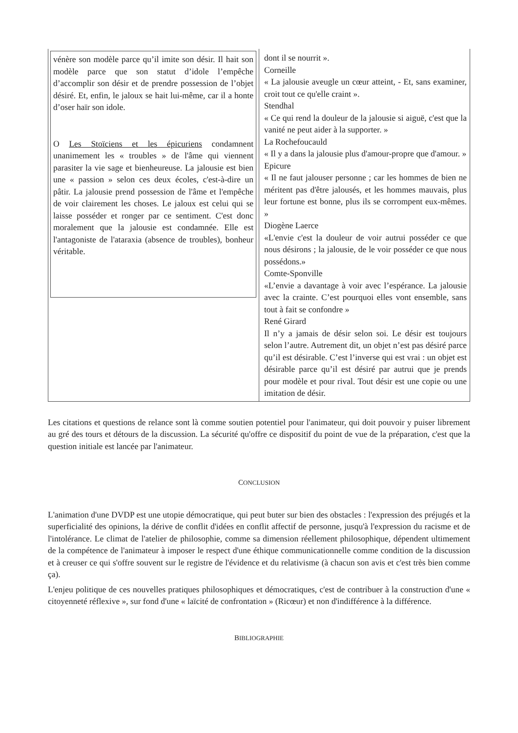| vénère son modèle parce qu’il imite son désir. Il hait son modèle parce que son statut d’idole l’empêche d’accomplir son désir et de prendre possession de l’objet désiré. Et, enfin, le jaloux se hait lui-même, car il a honte d’oser haïr son idole. O Les Stoïciens et les épicuriens condamnent unanimement les « troubles » de l'âme qui viennent parasiter la vie sage et bienheureuse. La jalousie est bien une « passion » selon ces deux écoles, c'est-à-dire un pâtir. La jalousie prend possession de l'âme et l'empêche de voir clairement les choses. Le jaloux est celui qui se laisse posséder et ronger par ce sentiment. C'est donc moralement que la jalousie est condamnée. Elle est l'antagoniste de l'ataraxia (absence de troubles), bonheur véritable. | dont il se nourrit ». Corneille « La jalousie aveugle un cœur atteint, - Et, sans examiner, croit tout ce qu'elle craint ». Stendhal « Ce qui rend la douleur de la jalousie si aiguë, c'est que la vanité ne peut aider à la supporter. » La Rochefoucauld « Il y a dans la jalousie plus d'amour-propre que d'amour. » Epicure « Il ne faut jalouser personne ; car les hommes de bien ne méritent pas d'être jalousés, et les hommes mauvais, plus leur fortune est bonne, plus ils se corrompent eux-mêmes. » Diogène Laerce «L'envie c'est la douleur de voir autrui posséder ce que nous désirons ; la jalousie, de le voir posséder ce que nous possédons.» Comte-Sponville «L’envie a davantage à voir avec l’espérance. La jalousie avec la crainte. C’est pourquoi elles vont ensemble, sans tout à fait se confondre » René Girard Il n’y a jamais de désir selon soi. Le désir est toujours selon l’autre. Autrement dit, un objet n’est pas désiré parce qu’il est désirable. C’est l’inverse qui est vrai : un objet est désirable parce qu’il est désiré par autrui que je prends pour modèle et pour rival. Tout désir est une copie ou une imitation de désir. |
Les citations et questions de relance sont là comme soutien potentiel pour l'animateur, qui doit pouvoir y puiser librement au gré des tours et détours de la discussion. La sécurité qu'offre ce dispositif du point de vue de la préparation, c'est que la question initiale est lancée par l'animateur.
CONCLUSION
L'animation d'une DVDP est une utopie démocratique, qui peut buter sur bien des obstacles : l'expression des préjugés et la superficialité des opinions, la dérive de conflit d'idées en conflit affectif de personne, jusqu'à l'expression du racisme et de l'intolérance. Le climat de l'atelier de philosophie, comme sa dimension réellement philosophique, dépendent ultimement de la compétence de l'animateur à imposer le respect d'une éthique communicationnelle comme condition de la discussion et à creuser ce qui s'offre souvent sur le registre de l'évidence et du relativisme (à chacun son avis et c'est très bien comme ça).
L'enjeu politique de ces nouvelles pratiques philosophiques et démocratiques, c'est de contribuer à la construction d'une « citoyenneté réflexive », sur fond d'une « laïcité de confrontation » (Ricœur) et non d'indifférence à la différence.
BIBLIOGRAPHIE